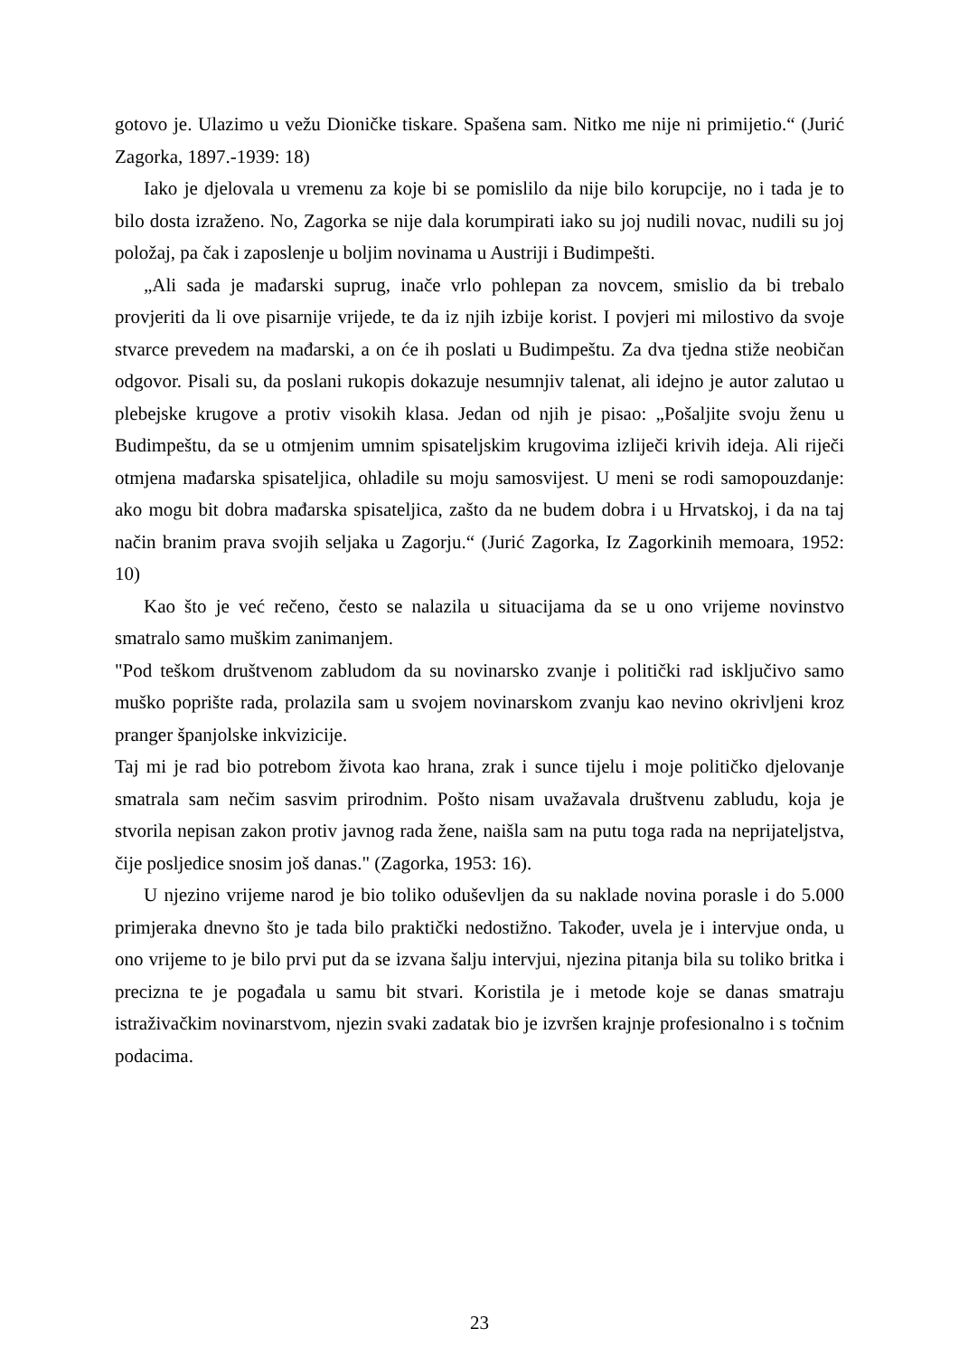gotovo je. Ulazimo u vežu Dioničke tiskare. Spašena sam. Nitko me nije ni primijetio.“ (Jurić Zagorka, 1897.-1939: 18)
Iako je djelovala u vremenu za koje bi se pomislilo da nije bilo korupcije, no i tada je to bilo dosta izraženo. No, Zagorka se nije dala korumpirati iako su joj nudili novac, nudili su joj položaj, pa čak i zaposlenje u boljim novinama u Austriji i Budimpešti.
„Ali sada je mađarski suprug, inače vrlo pohlepan za novcem, smislio da bi trebalo provjeriti da li ove pisarnije vrijede, te da iz njih izbije korist. I povjeri mi milostivo da svoje stvarce prevedem na mađarski, a on će ih poslati u Budimpeštu. Za dva tjedna stiže neobičan odgovor. Pisali su, da poslani rukopis dokazuje nesumnjiv talenat, ali idejno je autor zalutao u plebejske krugove a protiv visokih klasa. Jedan od njih je pisao: „Pošaljite svoju ženu u Budimpeštu, da se u otmjenim umnim spisateljskim krugovima izliječi krivih ideja. Ali riječi otmjena mađarska spisateljica, ohladile su moju samosvijest. U meni se rodi samopouzdanje: ako mogu bit dobra mađarska spisateljica, zašto da ne budem dobra i u Hrvatskoj, i da na taj način branim prava svojih seljaka u Zagorju.“ (Jurić Zagorka, Iz Zagorkinih memoara, 1952: 10)
Kao što je već rečeno, često se nalazila u situacijama da se u ono vrijeme novinstvo smatralo samo muškim zanimanjem.
"Pod teškom društvenom zabludom da su novinarsko zvanje i politički rad isključivo samo muško poprište rada, prolazila sam u svojem novinarskom zvanju kao nevino okrivljeni kroz pranger španjolske inkvizicije.
Taj mi je rad bio potrebom života kao hrana, zrak i sunce tijelu i moje političko djelovanje smatrala sam nečim sasvim prirodnim. Pošto nisam uvažavala društvenu zabludu, koja je stvorila nepisan zakon protiv javnog rada žene, naišla sam na putu toga rada na neprijateljstva, čije posljedice snosim još danas." (Zagorka, 1953: 16).
U njezino vrijeme narod je bio toliko oduševljen da su naklade novina porasle i do 5.000 primjeraka dnevno što je tada bilo praktički nedostižno. Također, uvela je i intervjue onda, u ono vrijeme to je bilo prvi put da se izvana šalju intervjui, njezina pitanja bila su toliko britka i precizna te je pogađala u samu bit stvari. Koristila je i metode koje se danas smatraju istraživačkim novinarstvom, njezin svaki zadatak bio je izvršen krajnje profesionalno i s točnim podacima.
23